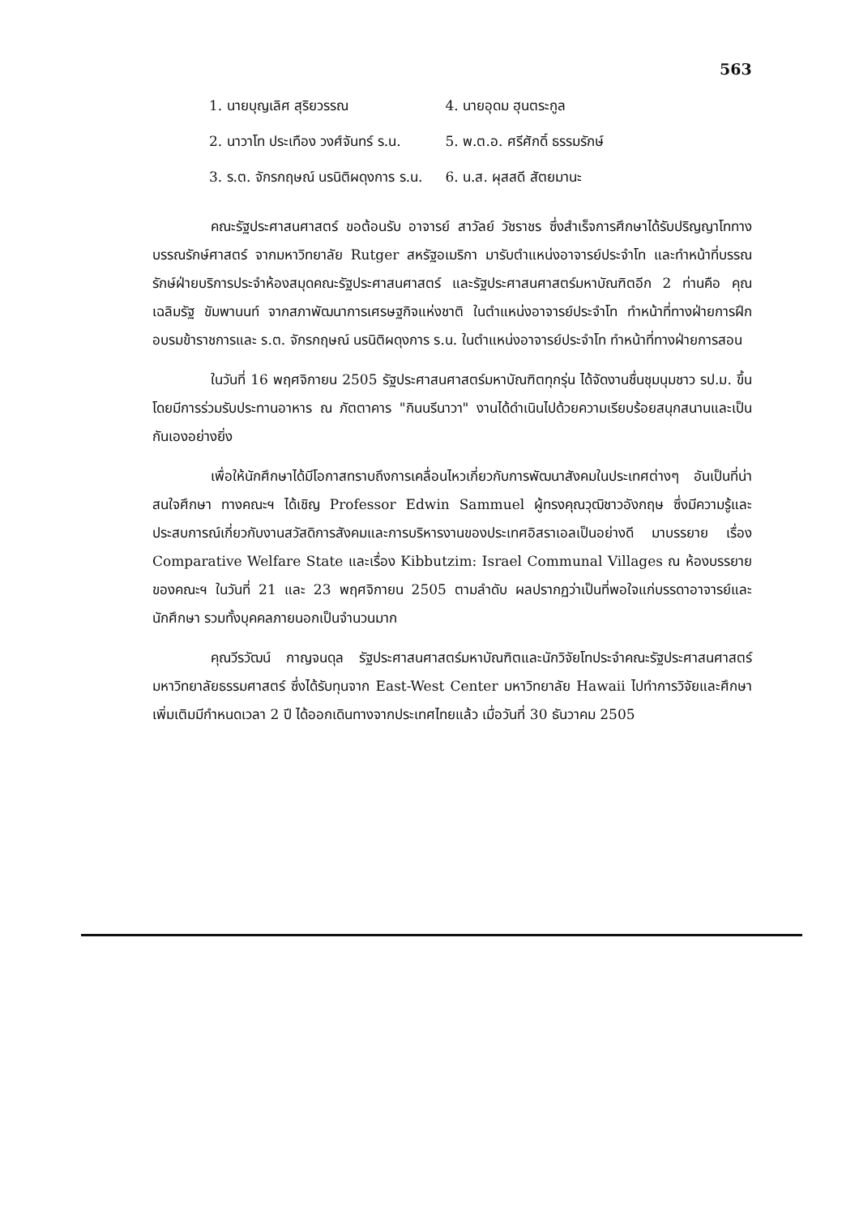563
| 1. นายบุญเลิศ สุริยวรรณ | 4. นายอุดม ฮุนตระกูล |
| 2. นาวาโท ประเทือง วงศ์จันทร์ ร.น. | 5. พ.ต.อ. ศรีศักดิ์ ธรรมรักษ์ |
| 3. ร.ต. จักรกฤษณ์ นรนิติผดุงการ ร.น. | 6. น.ส. ผุสสดี สัตยมานะ |
คณะรัฐประศาสนศาสตร์ ขอต้อนรับ อาจารย์ สาวัลย์ วัชราชร ซึ่งสำเร็จการศึกษาได้รับปริญญาโททางบรรณรักษ์ศาสตร์ จากมหาวิทยาลัย Rutger สหรัฐอเมริกา มารับตำแหน่งอาจารย์ประจำโท และทำหน้าที่บรรณรักษ์ฝ่ายบริการประจำห้องสมุดคณะรัฐประศาสนศาสตร์ และรัฐประศาสนศาสตร์มหาบัณฑิตอีก 2 ท่านคือ คุณเฉลิมรัฐ ขัมพานนท์ จากสภาพัฒนาการเศรษฐกิจแห่งชาติ ในตำแหน่งอาจารย์ประจำโท ทำหน้าที่ทางฝ่ายการฝึกอบรมข้าราชการและ ร.ต. จักรกฤษณ์ นรนิติผดุงการ ร.น. ในตำแหน่งอาจารย์ประจำโท ทำหน้าที่ทางฝ่ายการสอน
ในวันที่ 16 พฤศจิกายน 2505 รัฐประศาสนศาสตร์มหาบัณฑิตทุกรุ่น ได้จัดงานชื่นชุมนุมชาว รป.ม. ขึ้น โดยมีการร่วมรับประทานอาหาร ณ ภัตตาคาร "กินนรีนาวา" งานได้ดำเนินไปด้วยความเรียบร้อยสนุกสนานและเป็นกันเองอย่างยิ่ง
เพื่อให้นักศึกษาได้มีโอกาสทราบถึงการเคลื่อนไหวเกี่ยวกับการพัฒนาสังคมในประเทศต่างๆ อันเป็นที่น่าสนใจศึกษา ทางคณะฯ ได้เชิญ Professor Edwin Sammuel ผู้ทรงคุณวุฒิชาวอังกฤษ ซึ่งมีความรู้และประสบการณ์เกี่ยวกับงานสวัสดิการสังคมและการบริหารงานของประเทศอิสราเอลเป็นอย่างดี มาบรรยาย เรื่อง Comparative Welfare State และเรื่อง Kibbutzim: Israel Communal Villages ณ ห้องบรรยายของคณะฯ ในวันที่ 21 และ 23 พฤศจิกายน 2505 ตามลำดับ ผลปรากฏว่าเป็นที่พอใจแก่บรรดาอาจารย์และนักศึกษา รวมทั้งบุคคลภายนอกเป็นจำนวนมาก
คุณวีรวัฒน์ กาญจนดุล รัฐประศาสนศาสตร์มหาบัณฑิตและนักวิจัยโทประจำคณะรัฐประศาสนศาสตร์ มหาวิทยาลัยธรรมศาสตร์ ซึ่งได้รับทุนจาก East-West Center มหาวิทยาลัย Hawaii ไปทำการวิจัยและศึกษาเพิ่มเติมมีกำหนดเวลา 2 ปี ได้ออกเดินทางจากประเทศไทยแล้ว เมื่อวันที่ 30 ธันวาคม 2505